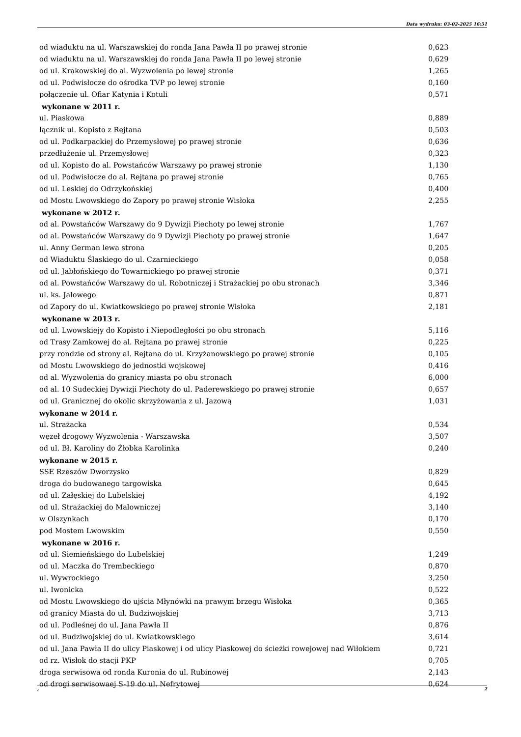Data wydruku: 03-02-2025 16:51
| od wiaduktu na ul. Warszawskiej do ronda Jana Pawła II po prawej stronie | 0,623 |
| od wiaduktu na ul. Warszawskiej do ronda Jana Pawła II po lewej stronie | 0,629 |
| od ul. Krakowskiej do al. Wyzwolenia po lewej stronie | 1,265 |
| od ul. Podwisłocze do ośrodka TVP po lewej stronie | 0,160 |
| połączenie ul. Ofiar Katynia i Kotuli | 0,571 |
| wykonane w 2011 r. | |
| ul. Piaskowa | 0,889 |
| łącznik ul. Kopisto z Rejtana | 0,503 |
| od ul. Podkarpackiej do Przemysłowej po prawej stronie | 0,636 |
| przedłużenie ul. Przemysłowej | 0,323 |
| od ul. Kopisto do al. Powstańców Warszawy po prawej stronie | 1,130 |
| od ul. Podwisłocze do al. Rejtana po prawej stronie | 0,765 |
| od ul. Leskiej do Odrzykońskiej | 0,400 |
| od Mostu Lwowskiego do Zapory po prawej stronie Wisłoka | 2,255 |
| wykonane w 2012 r. | |
| od al. Powstańców Warszawy do 9 Dywizji Piechoty po lewej stronie | 1,767 |
| od al. Powstańców Warszawy do 9 Dywizji Piechoty po prawej stronie | 1,647 |
| ul. Anny German lewa strona | 0,205 |
| od Wiaduktu Ślaskiego do ul. Czarnieckiego | 0,058 |
| od ul. Jabłońskiego do Towarnickiego po prawej stronie | 0,371 |
| od al. Powstańców Warszawy do ul. Robotniczej i Strażackiej po obu stronach | 3,346 |
| ul. ks. Jałowego | 0,871 |
| od Zapory do ul. Kwiatkowskiego po prawej stronie Wisłoka | 2,181 |
| wykonane w 2013 r. | |
| od ul. Lwowskiejy do Kopisto i Niepodległości po obu stronach | 5,116 |
| od Trasy Zamkowej do al. Rejtana po prawej stronie | 0,225 |
| przy rondzie od strony al. Rejtana do ul. Krzyżanowskiego po prawej stronie | 0,105 |
| od Mostu Lwowskiego do jednostki wojskowej | 0,416 |
| od al. Wyzwolenia do granicy miasta po obu stronach | 6,000 |
| od al. 10 Sudeckiej Dywizji Piechoty do ul. Paderewskiego po prawej stronie | 0,657 |
| od ul. Granicznej do okolic skrzyżowania z ul. Jazową | 1,031 |
| wykonane w 2014 r. | |
| ul. Strażacka | 0,534 |
| węzeł drogowy Wyzwolenia - Warszawska | 3,507 |
| od ul. Bł. Karoliny do Żłobka Karolinka | 0,240 |
| wykonane w 2015 r. | |
| SSE Rzeszów Dworzysko | 0,829 |
| droga do budowanego targowiska | 0,645 |
| od ul. Załęskiej do Lubelskiej | 4,192 |
| od ul. Strażackiej do Malowniczej | 3,140 |
| w Olszynkach | 0,170 |
| pod Mostem Lwowskim | 0,550 |
| wykonane w 2016 r. | |
| od ul. Siemieńskiego do Lubelskiej | 1,249 |
| od ul. Maczka do Trembeckiego | 0,870 |
| ul. Wywrockiego | 3,250 |
| ul. Iwonicka | 0,522 |
| od Mostu Lwowskiego do ujścia Młynówki na prawym brzegu Wisłoka | 0,365 |
| od granicy Miasta do ul. Budziwojskiej | 3,713 |
| od ul. Podleśnej do ul. Jana Pawła II | 0,876 |
| od ul. Budziwojskiej do ul. Kwiatkowskiego | 3,614 |
| od ul. Jana Pawła II do ulicy Piaskowej i od ulicy Piaskowej do ścieżki rowejowej nad Wiłokiem | 0,721 |
| od rz. Wisłok do stacji PKP | 0,705 |
| droga serwisowa od ronda Kuronia do ul. Rubinowej | 2,143 |
| od drogi serwisowaej S-19 do ul. Nefrytowej | 0,624 |
, 2